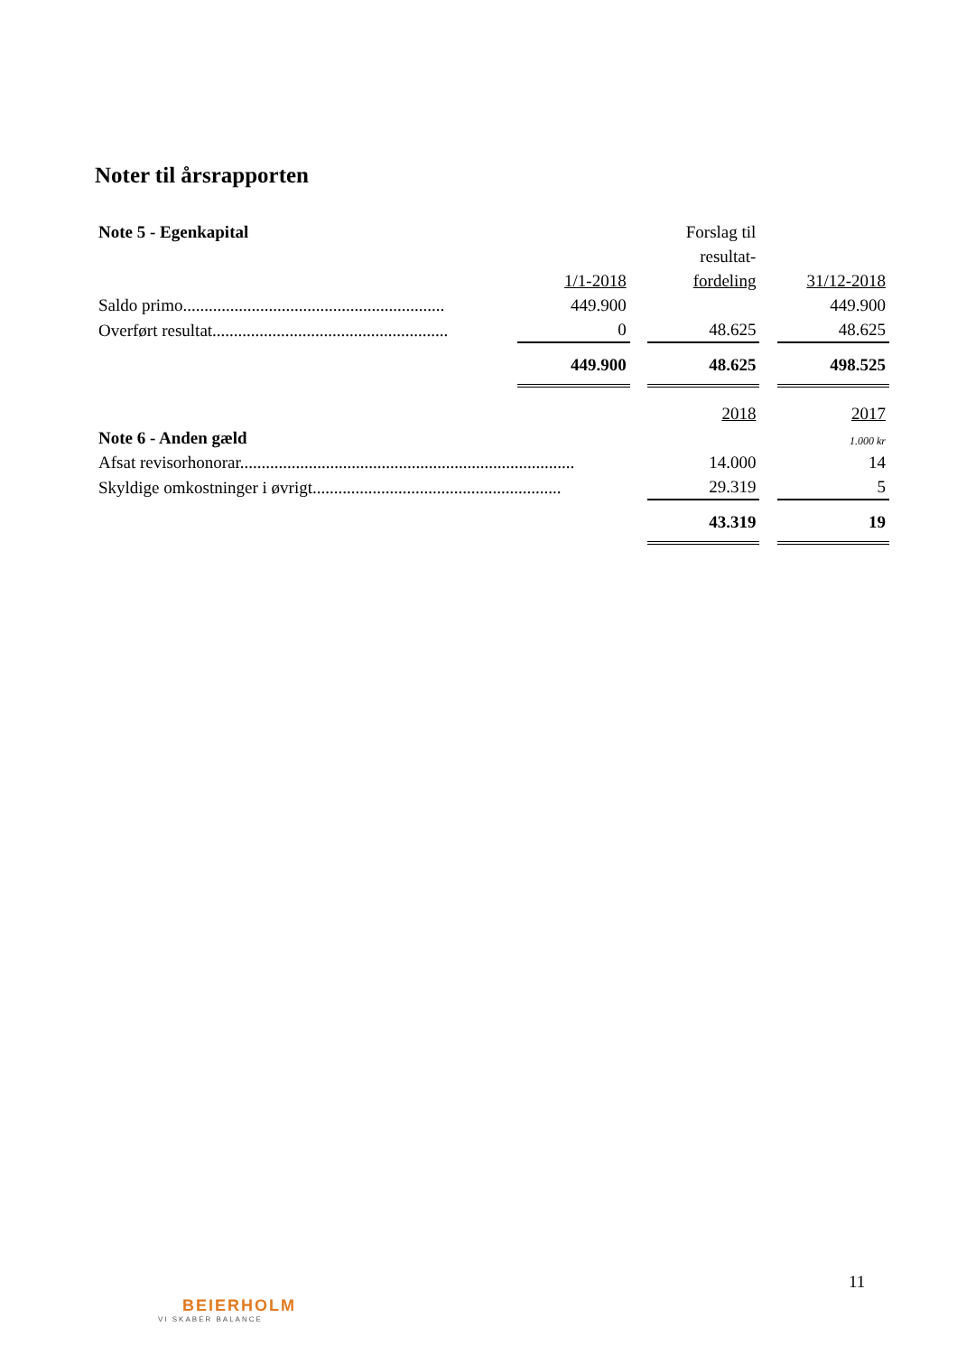Noter til årsrapporten
| Note 5 - Egenkapital | | | | Forslag til | | |
| | | | | resultat- | | |
| | | 1/1-2018 | | fordeling | | 31/12-2018 |
| Saldo primo............................................................. | | 449.900 | | | | 449.900 |
| Overført resultat....................................................... | | 0 | | 48.625 | | 48.625 |
| | | 449.900 | | 48.625 | | 498.525 |
| | | | | 2018 | | 2017 |
| Note 6 - Anden gæld | | | | | | 1.000 kr |
| Afsat revisorhonorar.............................................................................. | | | | 14.000 | | 14 |
| Skyldige omkostninger i øvrigt.......................................................... | | | | 29.319 | | 5 |
| | | | | 43.319 | | 19 |
11
BEIERHOLM
VI SKABER BALANCE